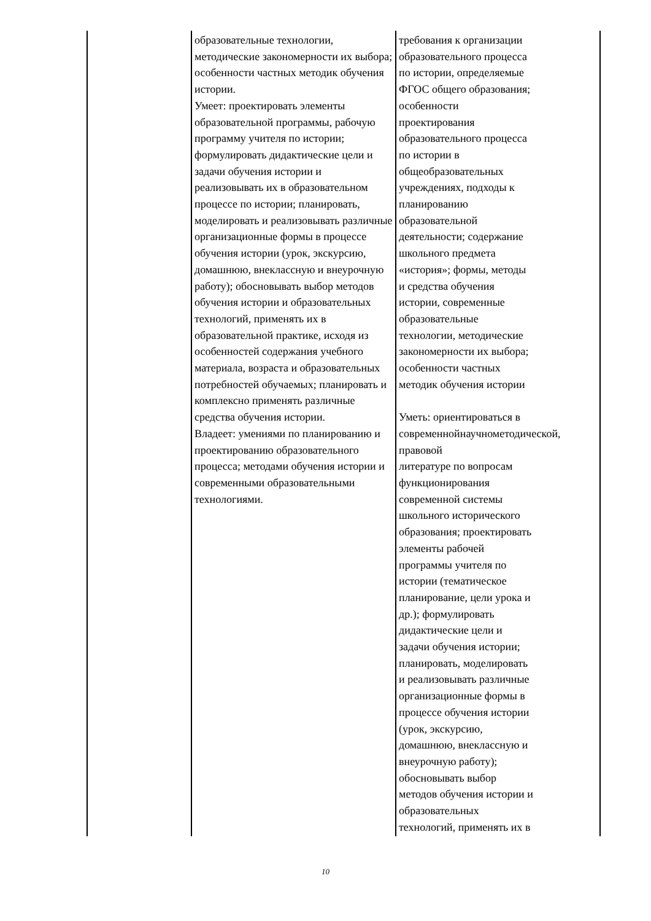| | образовательные технологии, методические закономерности их выбора; особенности частных методик обучения истории. Умеет: проектировать элементы образовательной программы, рабочую программу учителя по истории; формулировать дидактические цели и задачи обучения истории и реализовывать их в образовательном процессе по истории; планировать, моделировать и реализовывать различные организационные формы в процессе обучения истории (урок, экскурсию, домашнюю, внеклассную и внеурочную работу); обосновывать выбор методов обучения истории и образовательных технологий, применять их в образовательной практике, исходя из особенностей содержания учебного материала, возраста и образовательных потребностей обучаемых; планировать и комплексно применять различные средства обучения истории. Владеет: умениями по планированию и проектированию образовательного процесса; методами обучения истории и современными образовательными технологиями. | требования к организации образовательного процесса по истории, определяемые ФГОС общего образования; особенности проектирования образовательного процесса по истории в общеобразовательных учреждениях, подходы к планированию образовательной деятельности; содержание школьного предмета «история»; формы, методы и средства обучения истории, современные образовательные технологии, методические закономерности их выбора; особенности частных методик обучения истории Уметь: ориентироваться в современнойнаучнометодической, правовой литературе по вопросам функционирования современной системы школьного исторического образования; проектировать элементы рабочей программы учителя по истории (тематическое планирование, цели урока и др.); формулировать дидактические цели и задачи обучения истории; планировать, моделировать и реализовывать различные организационные формы в процессе обучения истории (урок, экскурсию, домашнюю, внеклассную и внеурочную работу); обосновывать выбор методов обучения истории и образовательных технологий, применять их в |
10